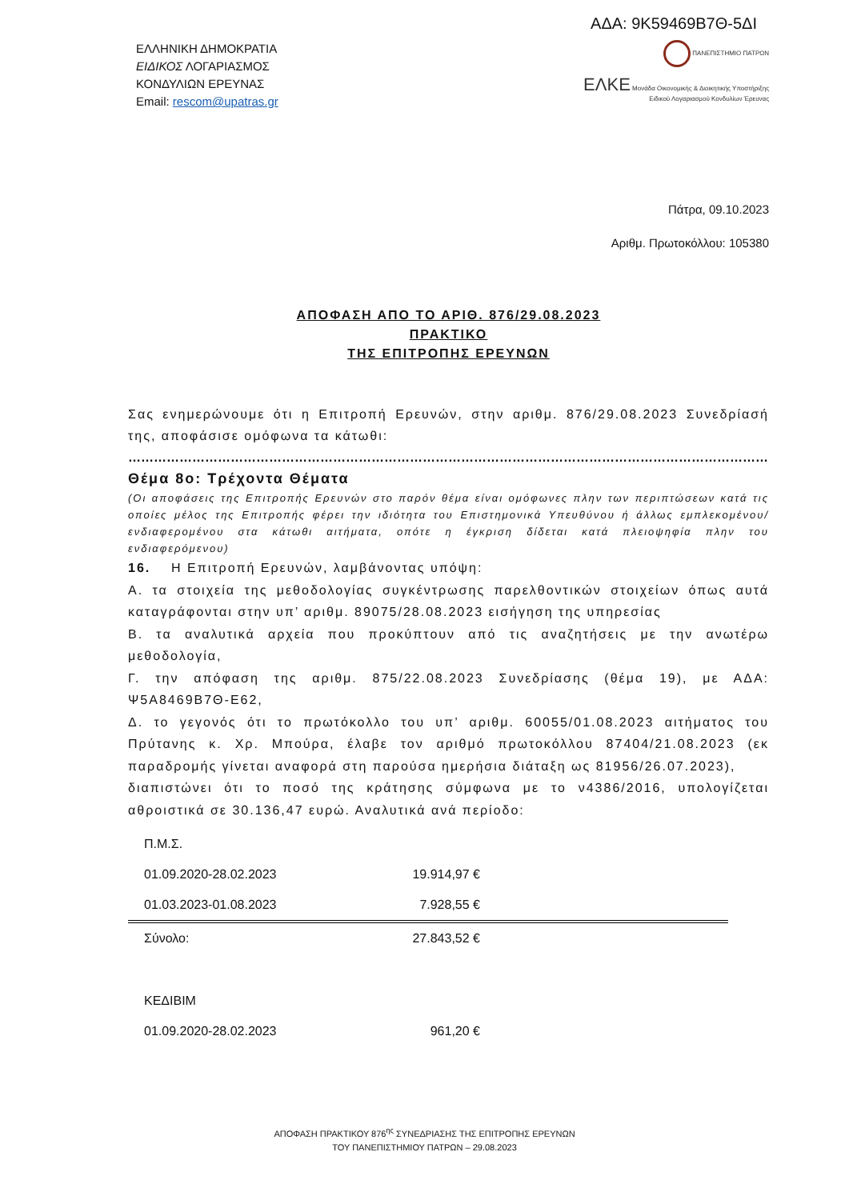ΑΔΑ: 9Κ59469Β7Θ-5ΔΙ
ΕΛΛΗΝΙΚΗ ΔΗΜΟΚΡΑΤΙΑ
ΕΙΔΙΚΟΣ ΛΟΓΑΡΙΑΣΜΟΣ
ΚΟΝΔΥΛΙΩΝ ΕΡΕΥΝΑΣ
Email: rescom@upatras.gr
ΠΑΝΕΠΙΣΤΗΜΙΟ ΠΑΤΡΩΝ
ΕΛΚΕ Μονάδα Οικονομικής & Διοικητικής Υποστήριξης
Ειδικού Λογαριασμού Κονδυλίων Έρευνας
Πάτρα, 09.10.2023
Αριθμ. Πρωτοκόλλου: 105380
ΑΠΟΦΑΣΗ ΑΠΟ ΤΟ ΑΡΙΘ. 876/29.08.2023
ΠΡΑΚΤΙΚΟ
ΤΗΣ ΕΠΙΤΡΟΠΗΣ ΕΡΕΥΝΩΝ
Σας ενημερώνουμε ότι η Επιτροπή Ερευνών, στην αριθμ. 876/29.08.2023 Συνεδρίασή της, αποφάσισε ομόφωνα τα κάτωθι:
……………………………………………………………………………………………………………………………………………
Θέμα 8ο: Τρέχοντα Θέματα
(Οι αποφάσεις της Επιτροπής Ερευνών στο παρόν θέμα είναι ομόφωνες πλην των περιπτώσεων κατά τις οποίες μέλος της Επιτροπής φέρει την ιδιότητα του Επιστημονικά Υπευθύνου ή άλλως εμπλεκομένου/ενδιαφερομένου στα κάτωθι αιτήματα, οπότε η έγκριση δίδεται κατά πλειοψηφία πλην του ενδιαφερόμενου)
16. Η Επιτροπή Ερευνών, λαμβάνοντας υπόψη:
Α. τα στοιχεία της μεθοδολογίας συγκέντρωσης παρελθοντικών στοιχείων όπως αυτά καταγράφονται στην υπ’ αριθμ. 89075/28.08.2023 εισήγηση της υπηρεσίας
Β. τα αναλυτικά αρχεία που προκύπτουν από τις αναζητήσεις με την ανωτέρω μεθοδολογία,
Γ. την απόφαση της αριθμ. 875/22.08.2023 Συνεδρίασης (θέμα 19), με ΑΔΑ: Ψ5Α8469Β7Θ-Ε62,
Δ. το γεγονός ότι το πρωτόκολλο του υπ’ αριθμ. 60055/01.08.2023 αιτήματος του Πρύτανης κ. Χρ. Μπούρα, έλαβε τον αριθμό πρωτοκόλλου 87404/21.08.2023 (εκ παραδρομής γίνεται αναφορά στη παρούσα ημερήσια διάταξη ως 81956/26.07.2023),
διαπιστώνει ότι το ποσό της κράτησης σύμφωνα με το ν4386/2016, υπολογίζεται αθροιστικά σε 30.136,47 ευρώ. Αναλυτικά ανά περίοδο:
| Π.Μ.Σ. | | |
| 01.09.2020-28.02.2023 | 19.914,97 € | |
| 01.03.2023-01.08.2023 | 7.928,55 € | |
| Σύνολο: | 27.843,52 € | |
| ΚΕΔΙΒΙΜ | | |
| 01.09.2020-28.02.2023 | 961,20 € | |
ΑΠΟΦΑΣΗ ΠΡΑΚΤΙΚΟΥ 876<sup>ης</sup> ΣΥΝΕΔΡΙΑΣΗΣ ΤΗΣ ΕΠΙΤΡΟΠΗΣ ΕΡΕΥΝΩΝ
ΤΟΥ ΠΑΝΕΠΙΣΤΗΜΙΟΥ ΠΑΤΡΩΝ – 29.08.2023